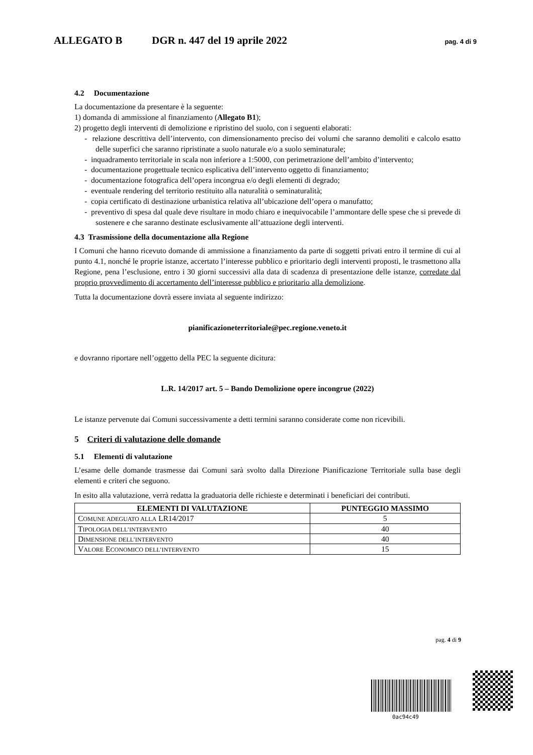ALLEGATO B DGR n. 447 del 19 aprile 2022 pag. 4 di 9
4.2 Documentazione
La documentazione da presentare è la seguente:
1) domanda di ammissione al finanziamento (Allegato B1);
2) progetto degli interventi di demolizione e ripristino del suolo, con i seguenti elaborati:
- relazione descrittiva dell’intervento, con dimensionamento preciso dei volumi che saranno demoliti e calcolo esatto delle superfici che saranno ripristinate a suolo naturale e/o a suolo seminaturale;
- inquadramento territoriale in scala non inferiore a 1:5000, con perimetrazione dell’ambito d’intervento;
- documentazione progettuale tecnico esplicativa dell’intervento oggetto di finanziamento;
- documentazione fotografica dell’opera incongrua e/o degli elementi di degrado;
- eventuale rendering del territorio restituito alla naturalità o seminaturalità;
- copia certificato di destinazione urbanistica relativa all’ubicazione dell’opera o manufatto;
- preventivo di spesa dal quale deve risultare in modo chiaro e inequivocabile l’ammontare delle spese che si prevede di sostenere e che saranno destinate esclusivamente all’attuazione degli interventi.
4.3 Trasmissione della documentazione alla Regione
I Comuni che hanno ricevuto domande di ammissione a finanziamento da parte di soggetti privati entro il termine di cui al punto 4.1, nonché le proprie istanze, accertato l’interesse pubblico e prioritario degli interventi proposti, le trasmettono alla Regione, pena l’esclusione, entro i 30 giorni successivi alla data di scadenza di presentazione delle istanze, corredate dal proprio provvedimento di accertamento dell’interesse pubblico e prioritario alla demolizione.
Tutta la documentazione dovrà essere inviata al seguente indirizzo:
pianificazioneterritoriale@pec.regione.veneto.it
e dovranno riportare nell’oggetto della PEC la seguente dicitura:
L.R. 14/2017 art. 5 – Bando Demolizione opere incongrue (2022)
Le istanze pervenute dai Comuni successivamente a detti termini saranno considerate come non ricevibili.
5 Criteri di valutazione delle domande
5.1 Elementi di valutazione
L’esame delle domande trasmesse dai Comuni sarà svolto dalla Direzione Pianificazione Territoriale sulla base degli elementi e criteri che seguono.
In esito alla valutazione, verrà redatta la graduatoria delle richieste e determinati i beneficiari dei contributi.
| ELEMENTI DI VALUTAZIONE | PUNTEGGIO MASSIMO |
| --- | --- |
| C OMUNE ADEGUATO ALLA LR14/2017 | 5 |
| T IPOLOGIA DELL’INTERVENTO | 40 |
| D IMENSIONE DELL’INTERVENTO | 40 |
| V ALORE E CONOMICO DELL’INTERVENTO | 15 |
pag. 4 di 9
0ac94c49